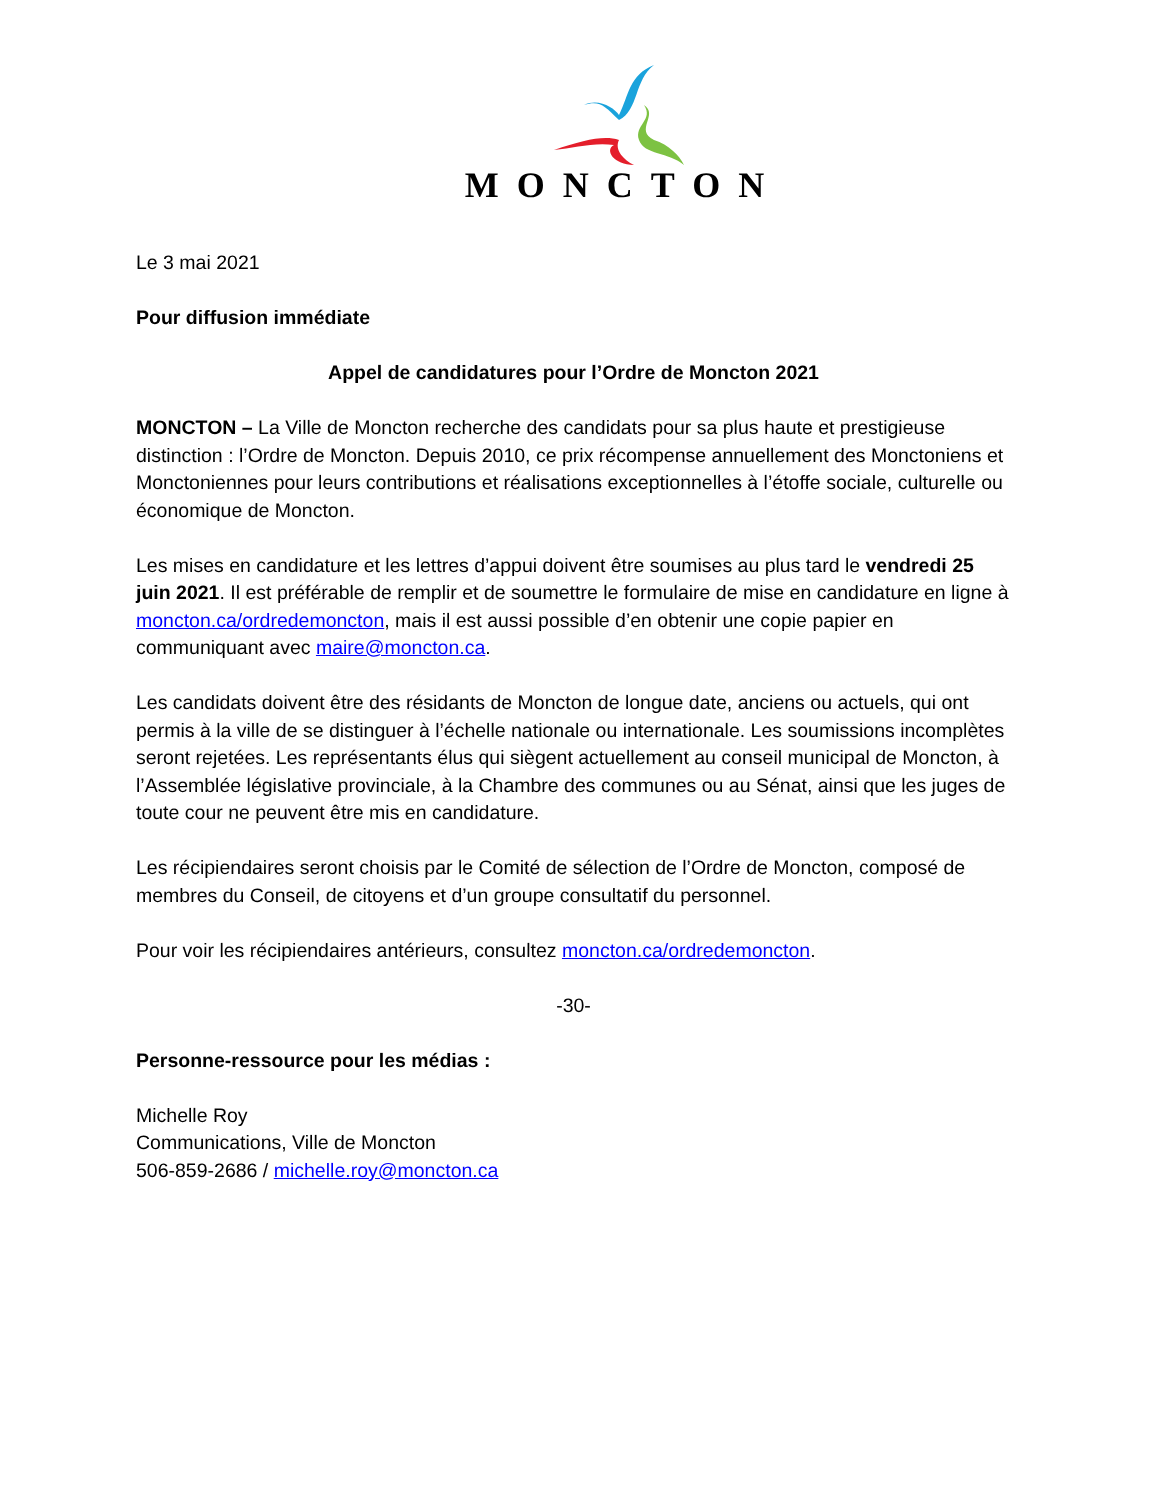MONCTON
Le 3 mai 2021
Pour diffusion immédiate
Appel de candidatures pour l’Ordre de Moncton 2021
MONCTON – La Ville de Moncton recherche des candidats pour sa plus haute et prestigieuse distinction : l’Ordre de Moncton. Depuis 2010, ce prix récompense annuellement des Monctoniens et Monctoniennes pour leurs contributions et réalisations exceptionnelles à l’étoffe sociale, culturelle ou économique de Moncton.
Les mises en candidature et les lettres d’appui doivent être soumises au plus tard le vendredi 25 juin 2021. Il est préférable de remplir et de soumettre le formulaire de mise en candidature en ligne à moncton.ca/ordredemoncton, mais il est aussi possible d’en obtenir une copie papier en communiquant avec maire@moncton.ca.
Les candidats doivent être des résidants de Moncton de longue date, anciens ou actuels, qui ont permis à la ville de se distinguer à l’échelle nationale ou internationale. Les soumissions incomplètes seront rejetées. Les représentants élus qui siègent actuellement au conseil municipal de Moncton, à l’Assemblée législative provinciale, à la Chambre des communes ou au Sénat, ainsi que les juges de toute cour ne peuvent être mis en candidature.
Les récipiendaires seront choisis par le Comité de sélection de l’Ordre de Moncton, composé de membres du Conseil, de citoyens et d’un groupe consultatif du personnel.
Pour voir les récipiendaires antérieurs, consultez moncton.ca/ordredemoncton.
-30-
Personne-ressource pour les médias :
Michelle Roy
Communications, Ville de Moncton
506-859-2686 / michelle.roy@moncton.ca